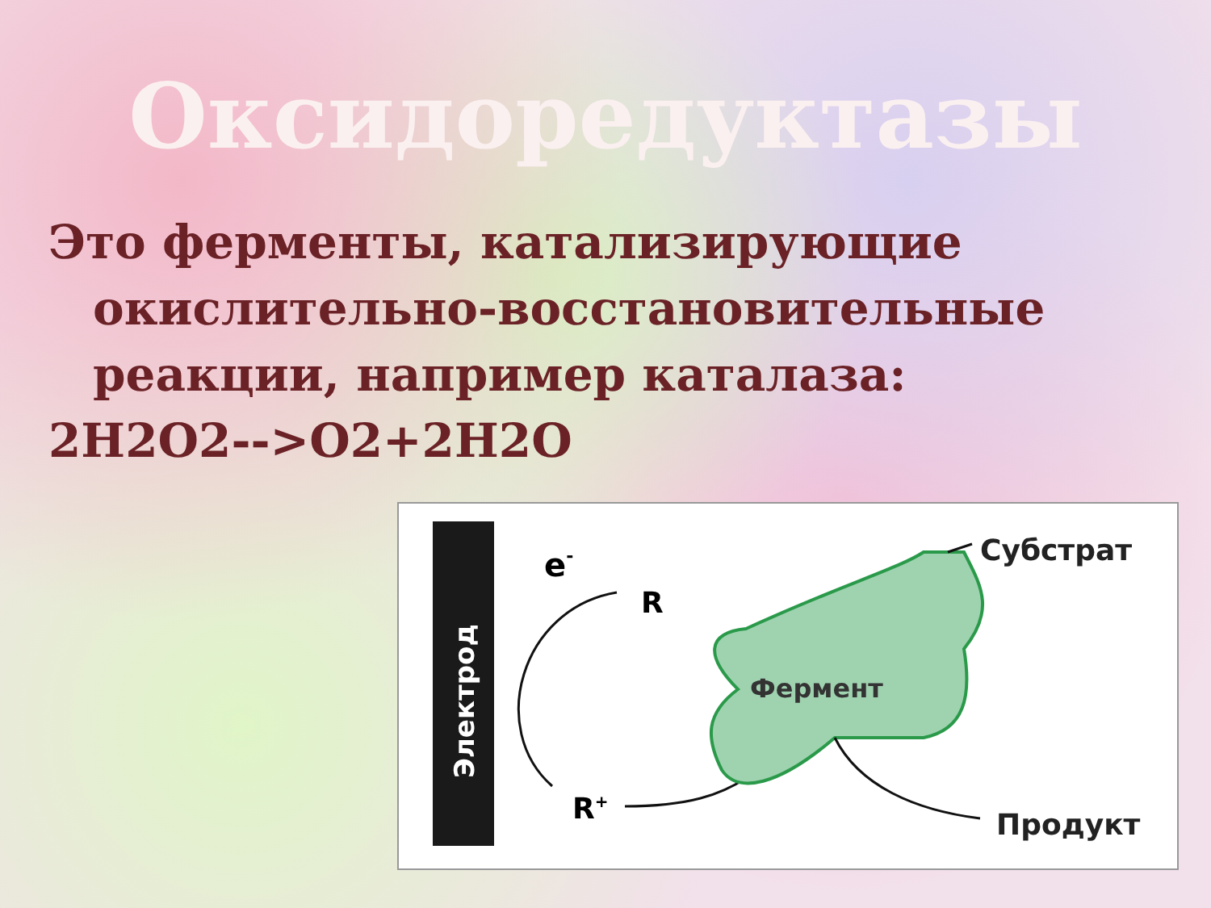Оксидоредуктазы
Это ферменты, катализирующие окислительно-восстановительные реакции, например каталаза:
2H2O2-->O2+2H2O
Электрод
e-
R
R+
Фермент
Субстрат
Продукт